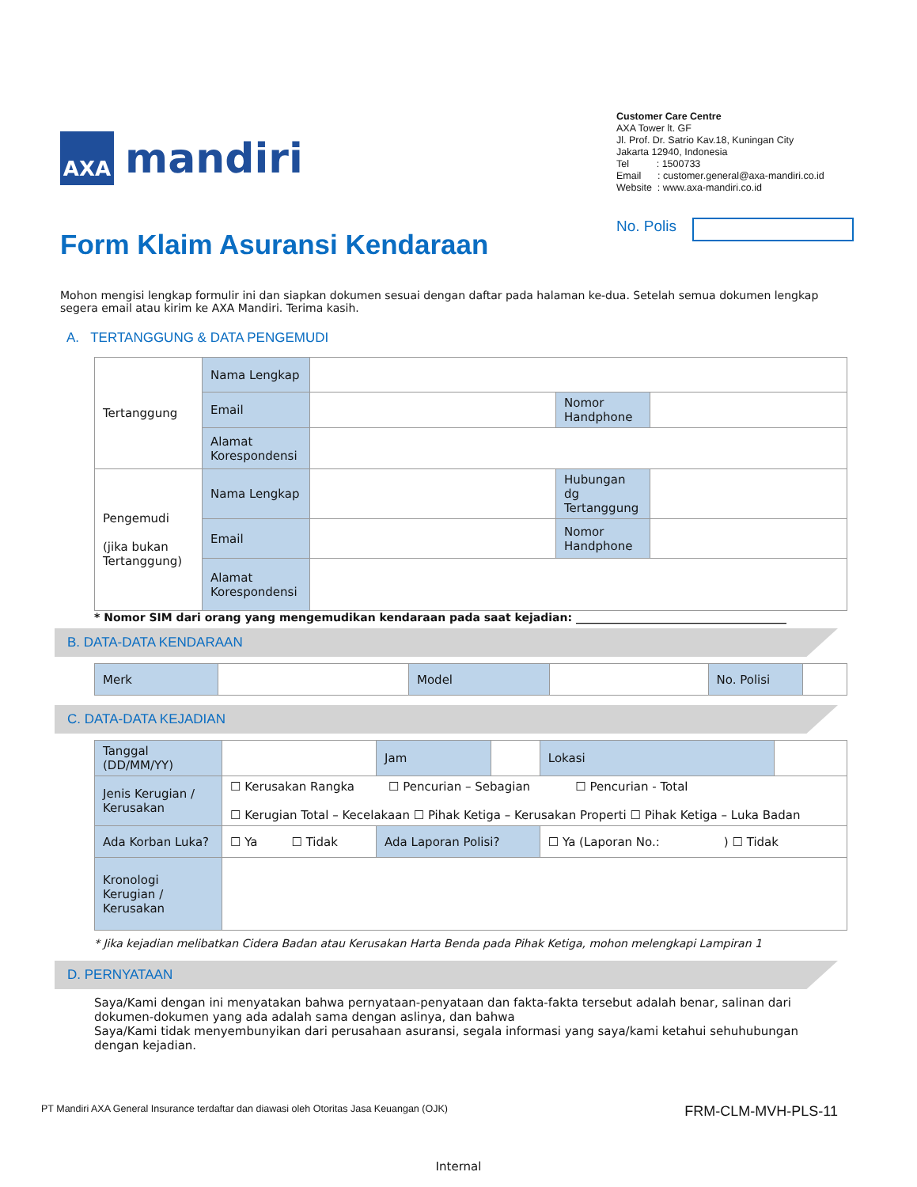AXA
mandiri
Customer Care Centre
AXA Tower lt. GF
Jl. Prof. Dr. Satrio Kav.18, Kuningan City
Jakarta 12940, Indonesia
Tel : 1500733
Email : customer.general@axa-mandiri.co.id
Website : www.axa-mandiri.co.id
Form Klaim Asuransi Kendaraan
No. Polis
Mohon mengisi lengkap formulir ini dan siapkan dokumen sesuai dengan daftar pada halaman ke-dua. Setelah semua dokumen lengkap segera email atau kirim ke AXA Mandiri. Terima kasih.
A. TERTANGGUNG & DATA PENGEMUDI
| Tertanggung | Nama Lengkap | | | |
| | Email | | Nomor Handphone | |
| | Alamat Korespondensi | | | |
| Pengemudi (jika bukan Tertanggung) | Nama Lengkap | | Hubungan dg Tertanggung | |
| | Email | | Nomor Handphone | |
| | Alamat Korespondensi | | | |
* Nomor SIM dari orang yang mengemudikan kendaraan pada saat kejadian: ______________________________________
B. DATA-DATA KENDARAAN
| Merk | | Model | | No. Polisi | |
C. DATA-DATA KEJADIAN
| Tanggal (DD/MM/YY) | | Jam | | Lokasi | |
| Jenis Kerugian / Kerusakan | ☐ Kerusakan Rangka ☐ Pencurian – Sebagian ☐ Pencurian - Total ☐ Kerugian Total – Kecelakaan ☐ Pihak Ketiga – Kerusakan Properti ☐ Pihak Ketiga – Luka Badan | | | | |
| Ada Korban Luka? | ☐ Ya ☐ Tidak | Ada Laporan Polisi? | | ☐ Ya (Laporan No.: ) ☐ Tidak | |
| Kronologi Kerugian / Kerusakan | | | | | |
* Jika kejadian melibatkan Cidera Badan atau Kerusakan Harta Benda pada Pihak Ketiga, mohon melengkapi Lampiran 1
D. PERNYATAAN
Saya/Kami dengan ini menyatakan bahwa pernyataan-penyataan dan fakta-fakta tersebut adalah benar, salinan dari dokumen-dokumen yang ada adalah sama dengan aslinya, dan bahwa
Saya/Kami tidak menyembunyikan dari perusahaan asuransi, segala informasi yang saya/kami ketahui sehuhubungan dengan kejadian.
PT Mandiri AXA General Insurance terdaftar dan diawasi oleh Otoritas Jasa Keuangan (OJK) FRM-CLM-MVH-PLS-11
Internal